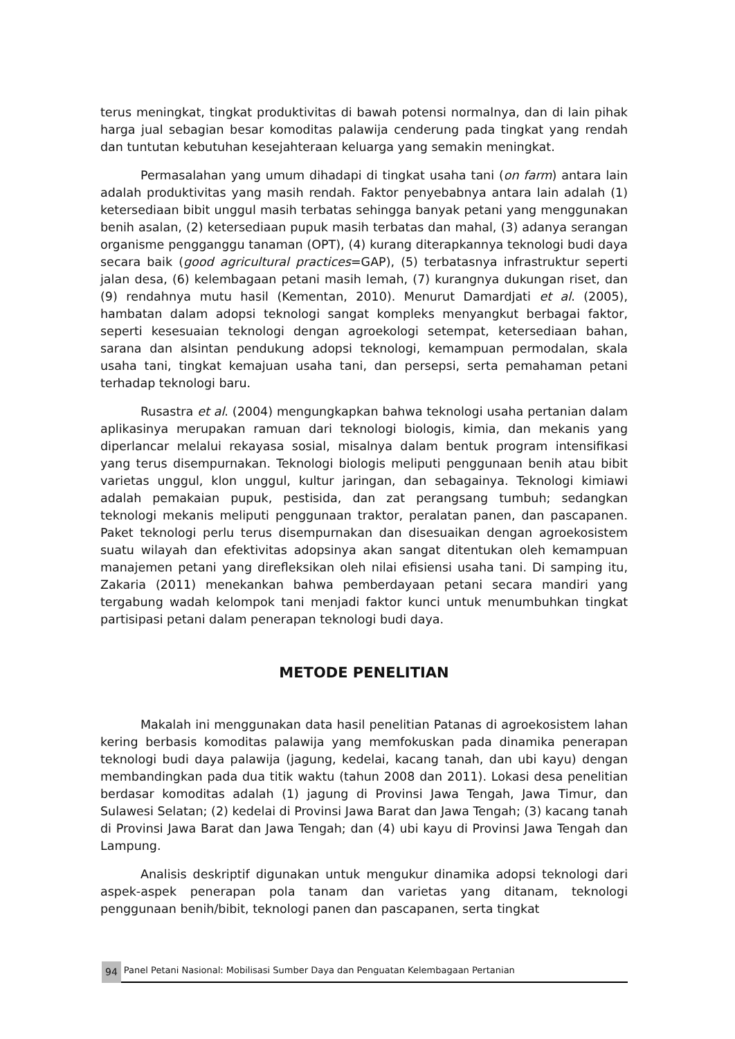terus meningkat, tingkat produktivitas di bawah potensi normalnya, dan di lain pihak harga jual sebagian besar komoditas palawija cenderung pada tingkat yang rendah dan tuntutan kebutuhan kesejahteraan keluarga yang semakin meningkat.
Permasalahan yang umum dihadapi di tingkat usaha tani (on farm) antara lain adalah produktivitas yang masih rendah. Faktor penyebabnya antara lain adalah (1) ketersediaan bibit unggul masih terbatas sehingga banyak petani yang menggunakan benih asalan, (2) ketersediaan pupuk masih terbatas dan mahal, (3) adanya serangan organisme pengganggu tanaman (OPT), (4) kurang diterapkannya teknologi budi daya secara baik (good agricultural practices=GAP), (5) terbatasnya infrastruktur seperti jalan desa, (6) kelembagaan petani masih lemah, (7) kurangnya dukungan riset, dan (9) rendahnya mutu hasil (Kementan, 2010). Menurut Damardjati et al. (2005), hambatan dalam adopsi teknologi sangat kompleks menyangkut berbagai faktor, seperti kesesuaian teknologi dengan agroekologi setempat, ketersediaan bahan, sarana dan alsintan pendukung adopsi teknologi, kemampuan permodalan, skala usaha tani, tingkat kemajuan usaha tani, dan persepsi, serta pemahaman petani terhadap teknologi baru.
Rusastra et al. (2004) mengungkapkan bahwa teknologi usaha pertanian dalam aplikasinya merupakan ramuan dari teknologi biologis, kimia, dan mekanis yang diperlancar melalui rekayasa sosial, misalnya dalam bentuk program intensifikasi yang terus disempurnakan. Teknologi biologis meliputi penggunaan benih atau bibit varietas unggul, klon unggul, kultur jaringan, dan sebagainya. Teknologi kimiawi adalah pemakaian pupuk, pestisida, dan zat perangsang tumbuh; sedangkan teknologi mekanis meliputi penggunaan traktor, peralatan panen, dan pascapanen. Paket teknologi perlu terus disempurnakan dan disesuaikan dengan agroekosistem suatu wilayah dan efektivitas adopsinya akan sangat ditentukan oleh kemampuan manajemen petani yang direfleksikan oleh nilai efisiensi usaha tani. Di samping itu, Zakaria (2011) menekankan bahwa pemberdayaan petani secara mandiri yang tergabung wadah kelompok tani menjadi faktor kunci untuk menumbuhkan tingkat partisipasi petani dalam penerapan teknologi budi daya.
METODE PENELITIAN
Makalah ini menggunakan data hasil penelitian Patanas di agroekosistem lahan kering berbasis komoditas palawija yang memfokuskan pada dinamika penerapan teknologi budi daya palawija (jagung, kedelai, kacang tanah, dan ubi kayu) dengan membandingkan pada dua titik waktu (tahun 2008 dan 2011). Lokasi desa penelitian berdasar komoditas adalah (1) jagung di Provinsi Jawa Tengah, Jawa Timur, dan Sulawesi Selatan; (2) kedelai di Provinsi Jawa Barat dan Jawa Tengah; (3) kacang tanah di Provinsi Jawa Barat dan Jawa Tengah; dan (4) ubi kayu di Provinsi Jawa Tengah dan Lampung.
Analisis deskriptif digunakan untuk mengukur dinamika adopsi teknologi dari aspek-aspek penerapan pola tanam dan varietas yang ditanam, teknologi penggunaan benih/bibit, teknologi panen dan pascapanen, serta tingkat
94 Panel Petani Nasional: Mobilisasi Sumber Daya dan Penguatan Kelembagaan Pertanian